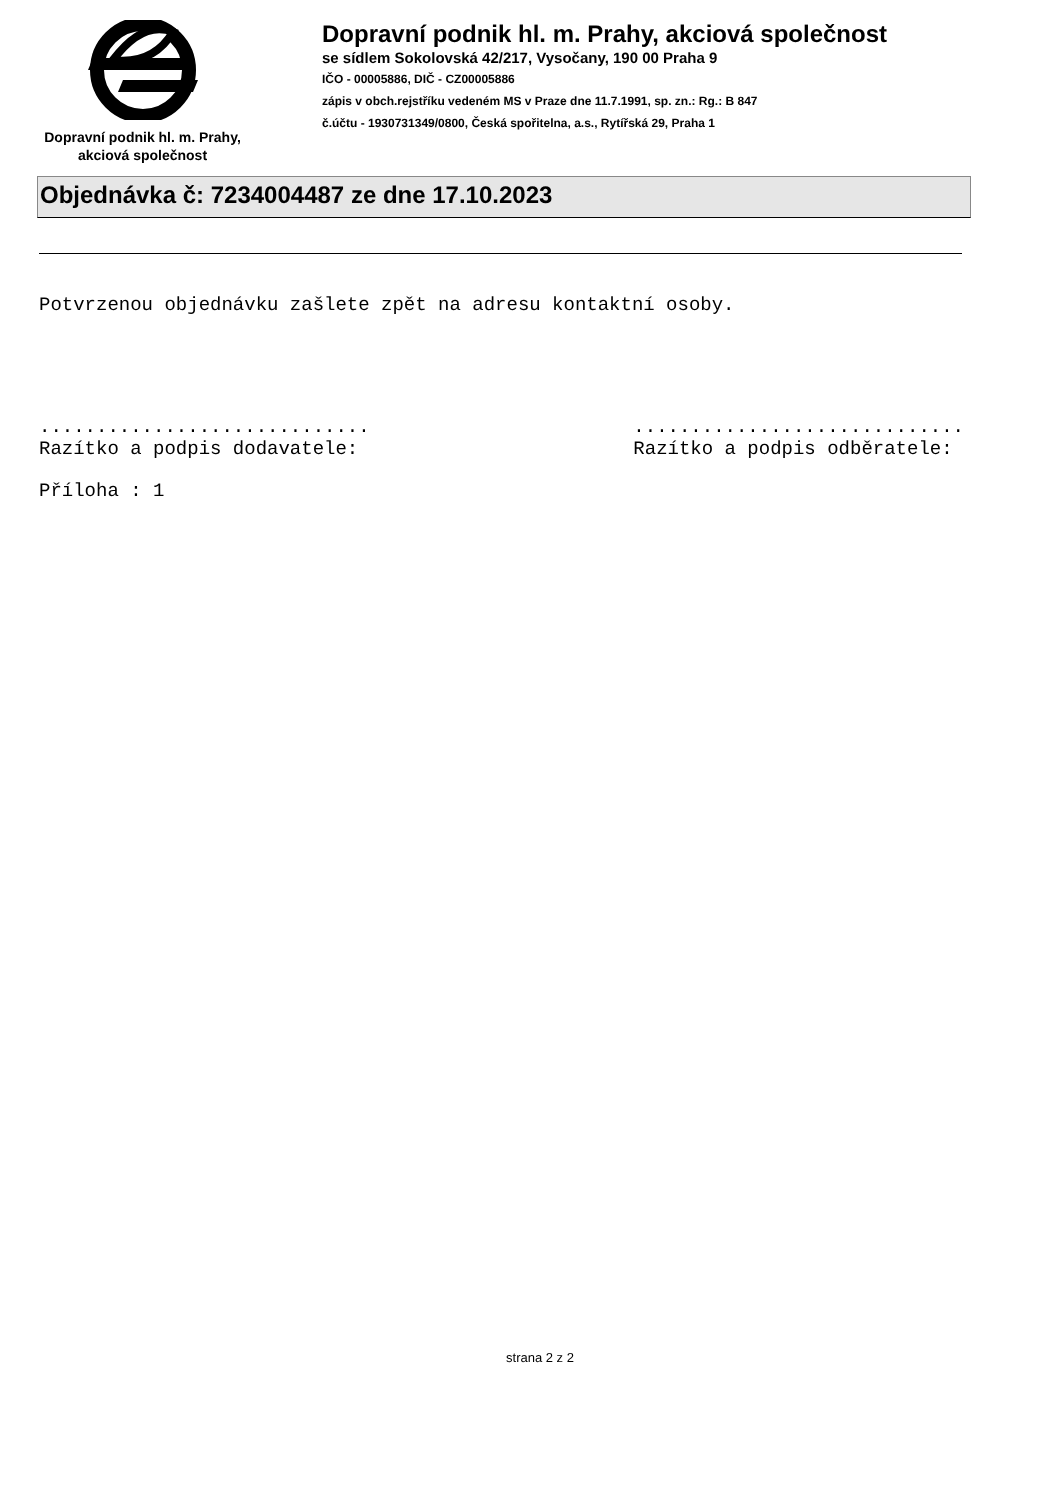Dopravní podnik hl. m. Prahy,
akciová společnost
Dopravní podnik hl. m. Prahy, akciová společnost
se sídlem Sokolovská 42/217, Vysočany, 190 00 Praha 9
IČO - 00005886, DIČ - CZ00005886
zápis v obch.rejstříku vedeném MS v Praze dne 11.7.1991, sp. zn.: Rg.: B 847
č.účtu - 1930731349/0800, Česká spořitelna, a.s., Rytířská 29, Praha 1
Objednávka č: 7234004487 ze dne 17.10.2023
Potvrzenou objednávku zašlete zpět na adresu kontaktní osoby.
.............................
Razítko a podpis dodavatele:
.............................
Razítko a podpis odběratele:
Příloha : 1
strana 2 z 2